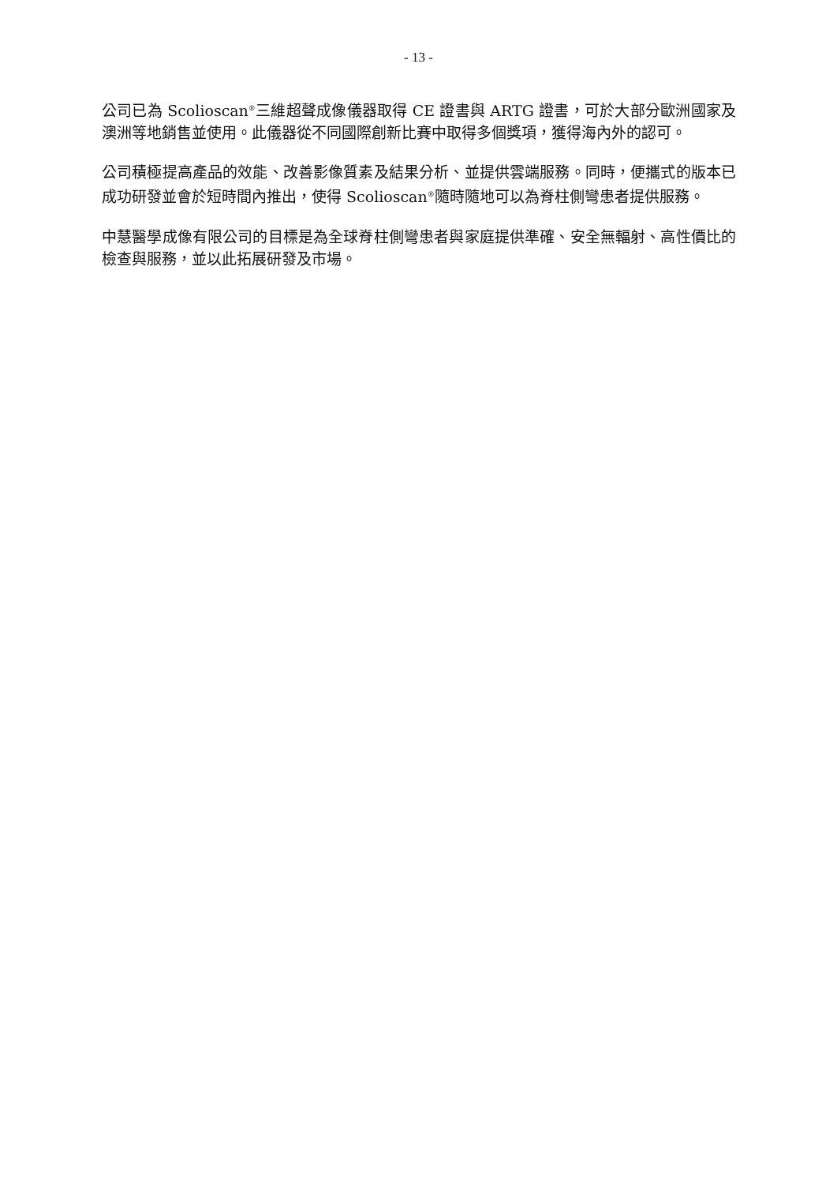- 13 -
公司已為 Scolioscan<sup>®</sup>三維超聲成像儀器取得 CE 證書與 ARTG 證書，可於大部分歐洲國家及澳洲等地銷售並使用。此儀器從不同國際創新比賽中取得多個獎項，獲得海內外的認可。
公司積極提高產品的效能、改善影像質素及結果分析、並提供雲端服務。同時，便攜式的版本已成功研發並會於短時間內推出，使得 Scolioscan<sup>®</sup>隨時隨地可以為脊柱側彎患者提供服務。
中慧醫學成像有限公司的目標是為全球脊柱側彎患者與家庭提供準確、安全無輻射、高性價比的檢查與服務，並以此拓展研發及市場。